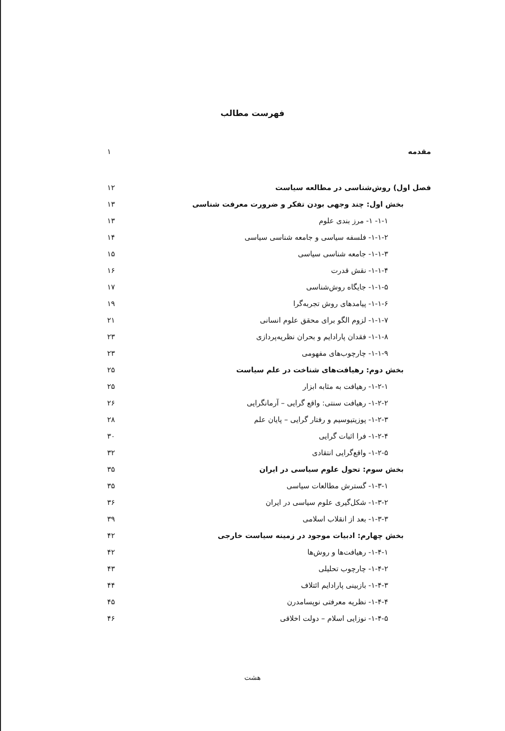فهرست مطالب
مقدمه ۱
فصل اول) روش‌شناسی در مطالعه سیاست ۱۲
بخش اول: چند وجهی بودن تفکر و ضرورت معرفت شناسی ۱۳
۱-۱- ۱- مرز بندی علوم ۱۳
۱-۱-۲- فلسفه سیاسی و جامعه شناسی سیاسی ۱۴
۱-۱-۳- جامعه شناسی سیاسی ۱۵
۱-۱-۴- نقش قدرت ۱۶
۱-۱-۵- جایگاه روش‌شناسی ۱۷
۱-۱-۶- پیامدهای روش تجربه‌گرا ۱۹
۱-۱-۷- لزوم الگو برای محقق علوم انسانی ۲۱
۱-۱-۸- فقدان پارادایم و بحران نظریه‌پردازی ۲۳
۱-۱-۹- چارچوب‌های مفهومی ۲۳
بخش دوم: رهیافت‌های شناخت در علم سیاست ۲۵
۱-۲-۱- رهیافت به مثابه ابزار ۲۵
۱-۲-۲- رهیافت سنتی: واقع گرایی – آرمانگرایی ۲۶
۱-۲-۳- پوزیتیوسیم و رفتار گرایی – پایان علم ۲۸
۱-۲-۴- فرا اثبات گرایی ۳۰
۱-۲-۵- واقع‌گرایی انتقادی ۳۲
بخش سوم: تحول علوم سیاسی در ایران ۳۵
۱-۳-۱- گسترش مطالعات سیاسی ۳۵
۱-۳-۲- شکل‌گیری علوم سیاسی در ایران ۳۶
۱-۳-۳- بعد از انقلاب اسلامی ۳۹
بخش چهارم: ادبیات موجود در زمینه سیاست خارجی ۴۲
۱-۴-۱- رهیافت‌ها و روش‌ها ۴۲
۱-۴-۲- چارچوب تحلیلی ۴۳
۱-۴-۳- بازبینی پارادایم ائتلاف ۴۴
۱-۴-۴- نظریه معرفتی نوپسامدرن ۴۵
۱-۴-۵- نوزایی اسلام – دولت اخلاقی ۴۶
هشت